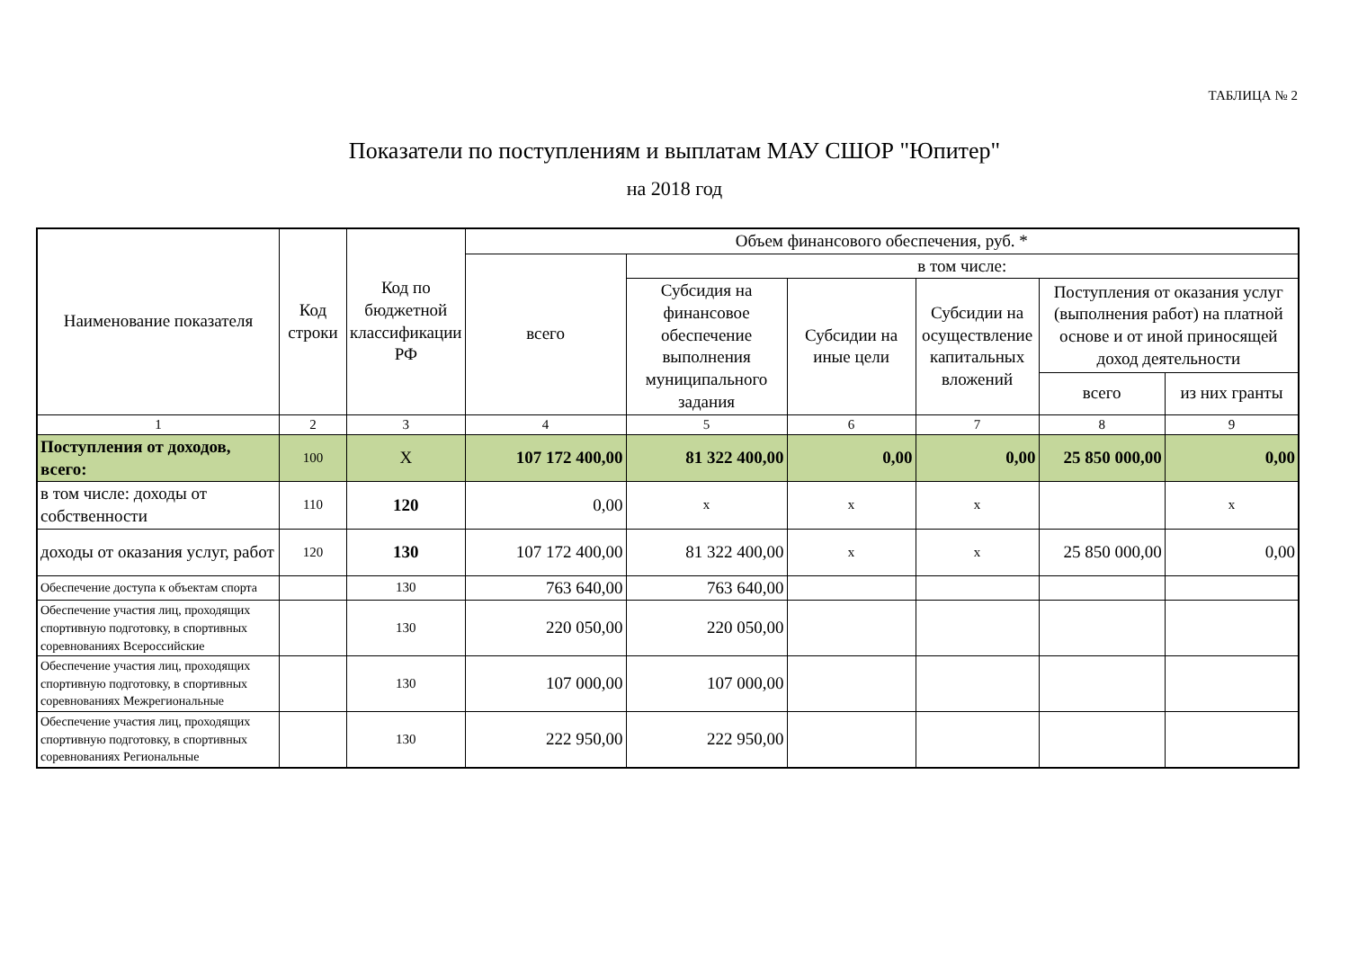ТАБЛИЦА № 2
Показатели по поступлениям и выплатам МАУ СШОР "Юпитер"
на 2018 год
| Наименование показателя | Код строки | Код по бюджетной классификации РФ | Объем финансового обеспечения, руб. * | | | | | |
| --- | --- | --- | --- | --- | --- | --- | --- | --- |
| | | | всего | в том числе: | | | | |
| | | | | Субсидия на финансовое обеспечение выполнения муниципального задания | Субсидии на иные цели | Субсидии на осуществление капитальных вложений | Поступления от оказания услуг (выполнения работ) на платной основе и от иной приносящей доход деятельности | |
| | | | | | | | всего | из них гранты |
| 1 | 2 | 3 | 4 | 5 | 6 | 7 | 8 | 9 |
| Поступления от доходов, всего: | 100 | Х | 107 172 400,00 | 81 322 400,00 | 0,00 | 0,00 | 25 850 000,00 | 0,00 |
| в том числе: доходы от собственности | 110 | 120 | 0,00 | х | х | х | | х |
| доходы от оказания услуг, работ | 120 | 130 | 107 172 400,00 | 81 322 400,00 | х | х | 25 850 000,00 | 0,00 |
| Обеспечение доступа к объектам спорта | | 130 | 763 640,00 | 763 640,00 | | | | |
| Обеспечение участия лиц, проходящих спортивную подготовку, в спортивных соревнованиях Всероссийские | | 130 | 220 050,00 | 220 050,00 | | | | |
| Обеспечение участия лиц, проходящих спортивную подготовку, в спортивных соревнованиях Межрегиональные | | 130 | 107 000,00 | 107 000,00 | | | | |
| Обеспечение участия лиц, проходящих спортивную подготовку, в спортивных соревнованиях Региональные | | 130 | 222 950,00 | 222 950,00 | | | | |